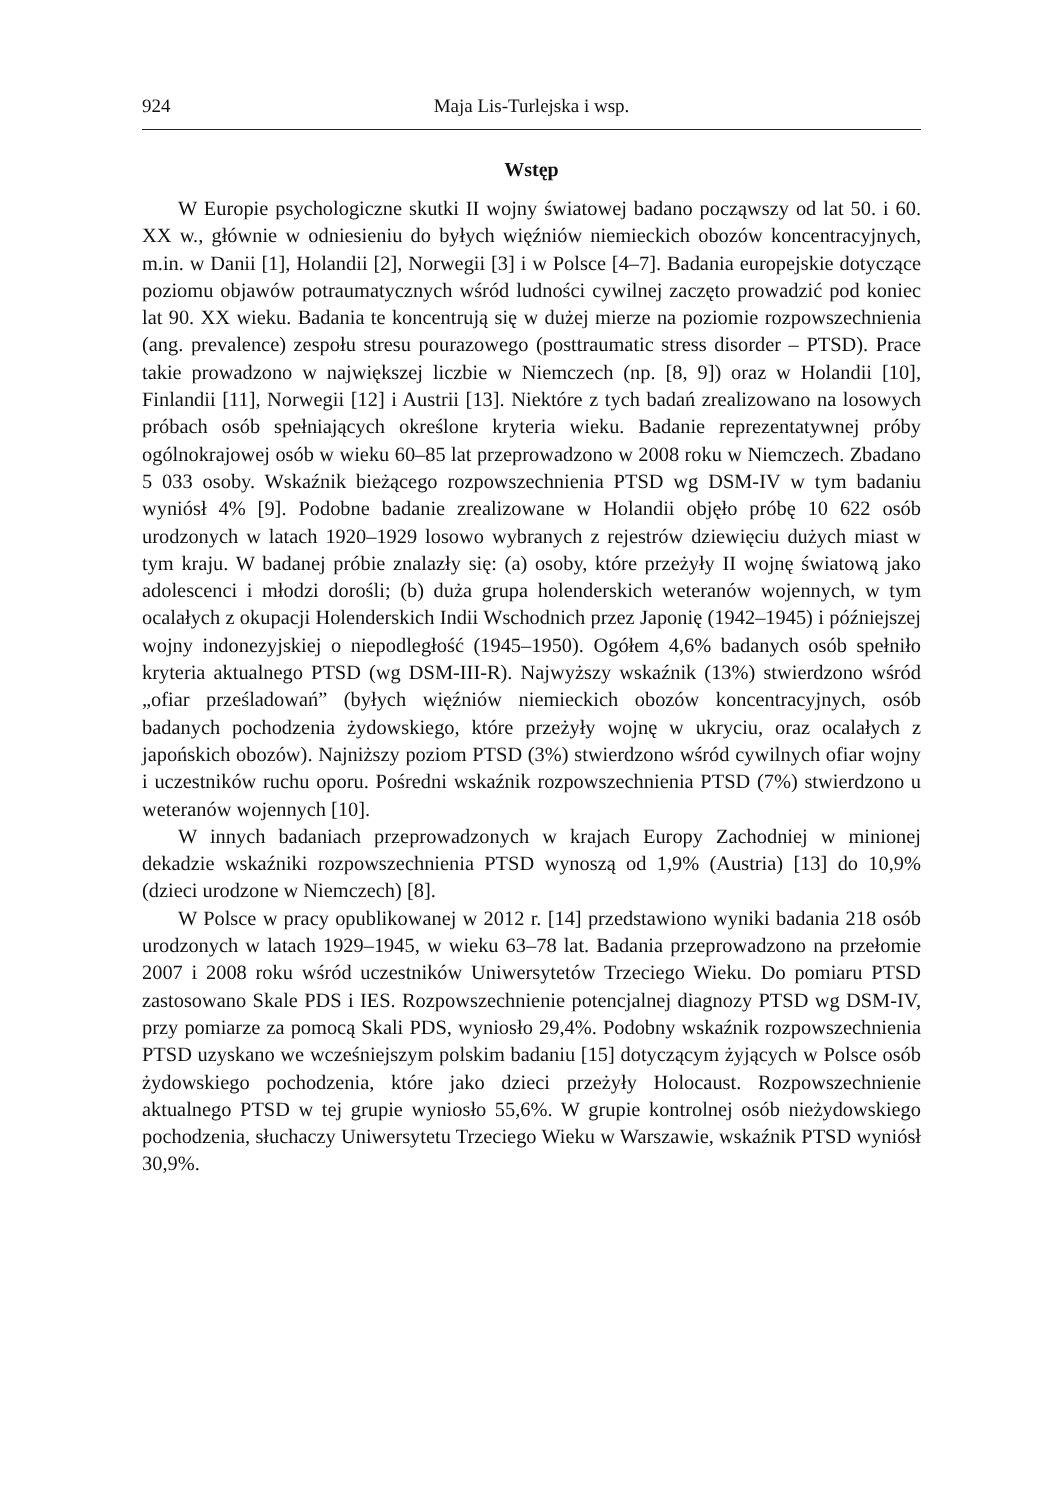924 Maja Lis-Turlejska i wsp.
Wstęp
W Europie psychologiczne skutki II wojny światowej badano począwszy od lat 50. i 60. XX w., głównie w odniesieniu do byłych więźniów niemieckich obozów koncentracyjnych, m.in. w Danii [1], Holandii [2], Norwegii [3] i w Polsce [4–7]. Badania europejskie dotyczące poziomu objawów potraumatycznych wśród ludności cywilnej zaczęto prowadzić pod koniec lat 90. XX wieku. Badania te koncentrują się w dużej mierze na poziomie rozpowszechnienia (ang. prevalence) zespołu stresu pourazowego (posttraumatic stress disorder – PTSD). Prace takie prowadzono w największej liczbie w Niemczech (np. [8, 9]) oraz w Holandii [10], Finlandii [11], Norwegii [12] i Austrii [13]. Niektóre z tych badań zrealizowano na losowych próbach osób spełniających określone kryteria wieku. Badanie reprezentatywnej próby ogólnokrajowej osób w wieku 60–85 lat przeprowadzono w 2008 roku w Niemczech. Zbadano 5 033 osoby. Wskaźnik bieżącego rozpowszechnienia PTSD wg DSM-IV w tym badaniu wyniósł 4% [9]. Podobne badanie zrealizowane w Holandii objęło próbę 10 622 osób urodzonych w latach 1920–1929 losowo wybranych z rejestrów dziewięciu dużych miast w tym kraju. W badanej próbie znalazły się: (a) osoby, które przeżyły II wojnę światową jako adolescenci i młodzi dorośli; (b) duża grupa holenderskich weteranów wojennych, w tym ocalałych z okupacji Holenderskich Indii Wschodnich przez Japonię (1942–1945) i późniejszej wojny indonezyjskiej o niepodległość (1945–1950). Ogółem 4,6% badanych osób spełniło kryteria aktualnego PTSD (wg DSM-III-R). Najwyższy wskaźnik (13%) stwierdzono wśród „ofiar prześladowań” (byłych więźniów niemieckich obozów koncentracyjnych, osób badanych pochodzenia żydowskiego, które przeżyły wojnę w ukryciu, oraz ocalałych z japońskich obozów). Najniższy poziom PTSD (3%) stwierdzono wśród cywilnych ofiar wojny i uczestników ruchu oporu. Pośredni wskaźnik rozpowszechnienia PTSD (7%) stwierdzono u weteranów wojennych [10].
W innych badaniach przeprowadzonych w krajach Europy Zachodniej w minionej dekadzie wskaźniki rozpowszechnienia PTSD wynoszą od 1,9% (Austria) [13] do 10,9% (dzieci urodzone w Niemczech) [8].
W Polsce w pracy opublikowanej w 2012 r. [14] przedstawiono wyniki badania 218 osób urodzonych w latach 1929–1945, w wieku 63–78 lat. Badania przeprowadzono na przełomie 2007 i 2008 roku wśród uczestników Uniwersytetów Trzeciego Wieku. Do pomiaru PTSD zastosowano Skale PDS i IES. Rozpowszechnienie potencjalnej diagnozy PTSD wg DSM-IV, przy pomiarze za pomocą Skali PDS, wyniosło 29,4%. Podobny wskaźnik rozpowszechnienia PTSD uzyskano we wcześniejszym polskim badaniu [15] dotyczącym żyjących w Polsce osób żydowskiego pochodzenia, które jako dzieci przeżyły Holocaust. Rozpowszechnienie aktualnego PTSD w tej grupie wyniosło 55,6%. W grupie kontrolnej osób nieżydowskiego pochodzenia, słuchaczy Uniwersytetu Trzeciego Wieku w Warszawie, wskaźnik PTSD wyniósł 30,9%.